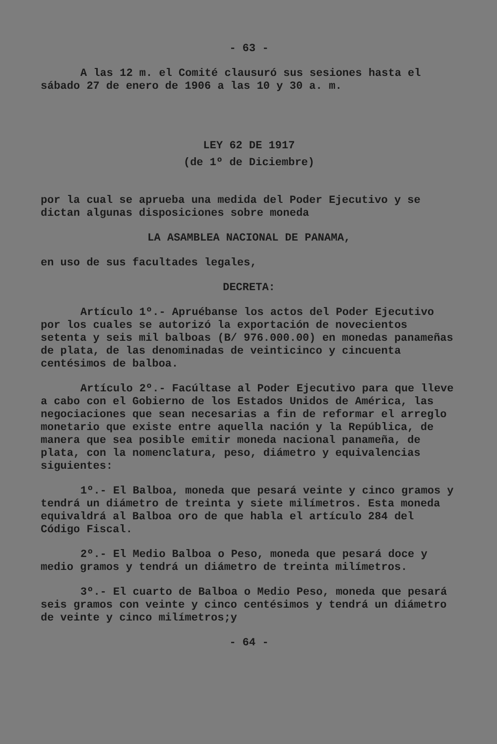- 63 -
A las 12 m. el Comité clausuró sus sesiones hasta el sábado 27 de enero de 1906 a las 10 y 30 a. m.
LEY 62 DE 1917
(de 1º de Diciembre)
por la cual se aprueba una medida del Poder Ejecutivo y se dictan algunas disposiciones sobre moneda
LA ASAMBLEA NACIONAL DE PANAMA,
en uso de sus facultades legales,
DECRETA:
Artículo 1º.- Apruébanse los actos del Poder Ejecutivo por los cuales se autorizó la exportación de novecientos setenta y seis mil balboas (B/ 976.000.00) en monedas panameñas de plata, de las denominadas de veinticinco y cincuenta centésimos de balboa.
Artículo 2º.- Facúltase al Poder Ejecutivo para que lleve a cabo con el Gobierno de los Estados Unidos de América, las negociaciones que sean necesarias a fin de reformar el arreglo monetario que existe entre aquella nación y la República, de manera que sea posible emitir moneda nacional panameña, de plata, con la nomenclatura, peso, diámetro y equivalencias siguientes:
1º.- El Balboa, moneda que pesará veinte y cinco gramos y tendrá un diámetro de treinta y siete milímetros. Esta moneda equivaldrá al Balboa oro de que habla el artículo 284 del Código Fiscal.
2º.- El Medio Balboa o Peso, moneda que pesará doce y medio gramos y tendrá un diámetro de treinta milímetros.
3º.- El cuarto de Balboa o Medio Peso, moneda que pesará seis gramos con veinte y cinco centésimos y tendrá un diámetro de veinte y cinco milímetros;y
- 64 -